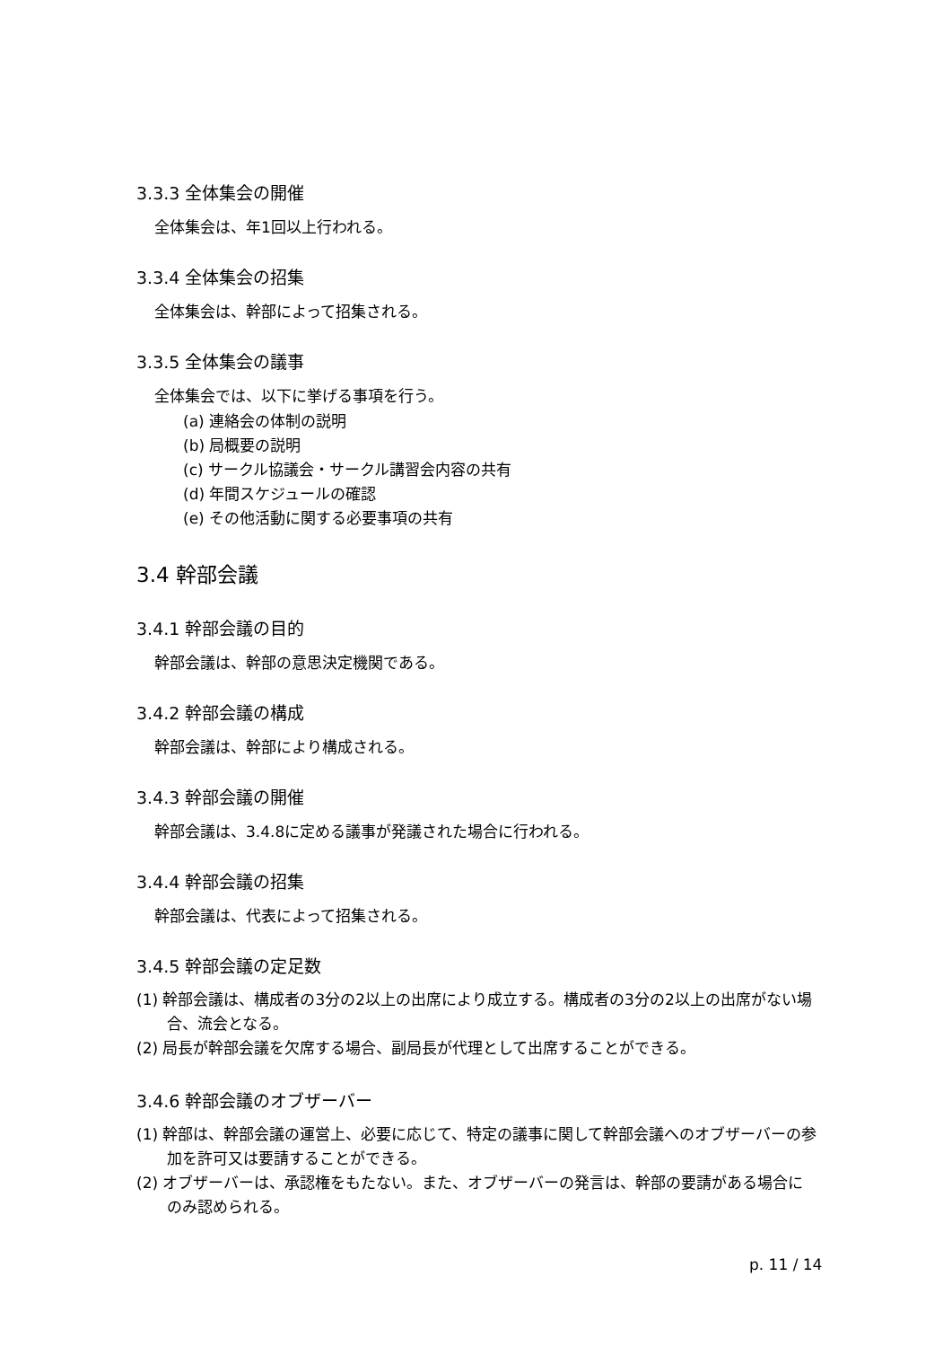3.3.3 全体集会の開催
全体集会は、年1回以上行われる。
3.3.4 全体集会の招集
全体集会は、幹部によって招集される。
3.3.5 全体集会の議事
全体集会では、以下に挙げる事項を行う。
(a) 連絡会の体制の説明
(b) 局概要の説明
(c) サークル協議会・サークル講習会内容の共有
(d) 年間スケジュールの確認
(e) その他活動に関する必要事項の共有
3.4 幹部会議
3.4.1 幹部会議の目的
幹部会議は、幹部の意思決定機関である。
3.4.2 幹部会議の構成
幹部会議は、幹部により構成される。
3.4.3 幹部会議の開催
幹部会議は、3.4.8に定める議事が発議された場合に行われる。
3.4.4 幹部会議の招集
幹部会議は、代表によって招集される。
3.4.5 幹部会議の定足数
(1) 幹部会議は、構成者の3分の2以上の出席により成立する。構成者の3分の2以上の出席がない場合、流会となる。
(2) 局長が幹部会議を欠席する場合、副局長が代理として出席することができる。
3.4.6 幹部会議のオブザーバー
(1) 幹部は、幹部会議の運営上、必要に応じて、特定の議事に関して幹部会議へのオブザーバーの参加を許可又は要請することができる。
(2) オブザーバーは、承認権をもたない。また、オブザーバーの発言は、幹部の要請がある場合にのみ認められる。
p. 11 / 14